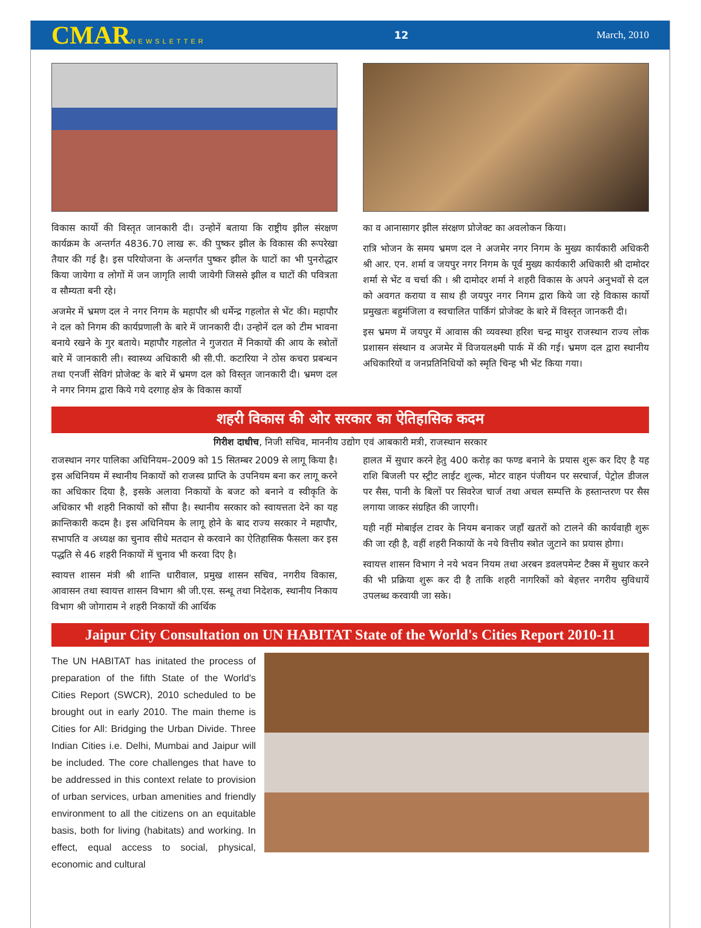CMARNEWSLETTER
12 March, 2010
विकास कार्यो की विस्तृत जानकारी दी। उन्होनें बताया कि राष्ट्रीय झील संरक्षण कार्यक्रम के अन्तर्गत 4836.70 लाख रू. की पुष्कर झील के विकास की रूपरेखा तैयार की गई है। इस परियोजना के अन्तर्गत पुष्कर झील के घाटों का भी पुनरोद्धार किया जायेगा व लोगों में जन जागृति लायी जायेगी जिससे झील व घाटों की पवित्रता व सौम्यता बनी रहे।
अजमेर में भ्रमण दल ने नगर निगम के महापौर श्री धर्मेन्द्र गहलोत से भेंट की। महापौर ने दल को निगम की कार्यप्रणाली के बारे में जानकारी दी। उन्होनें दल को टीम भावना बनाये रखने के गुर बताये। महापौर गहलोत ने गुजरात में निकायों की आय के स्त्रोतों बारे में जानकारी ली। स्वास्थ्य अधिकारी श्री सी.पी. कटारिया ने ठोस कचरा प्रबन्धन तथा एनर्जी सेविगं प्रोजेक्ट के बारे में भ्रमण दल को विस्तृत जानकारी दी। भ्रमण दल ने नगर निगम द्वारा किये गये दरगाह क्षेत्र के विकास कार्यो
का व आनासागर झील संरक्षण प्रोजेक्ट का अवलोकन किया।
रात्रि भोजन के समय भ्रमण दल ने अजमेर नगर निगम के मुख्य कार्यकारी अधिकरी श्री आर. एन. शर्मा व जयपुर नगर निगम के पूर्व मुख्य कार्यकारी अधिकारी श्री दामोदर शर्मा से भेंट व चर्चा की । श्री दामोदर शर्मा ने शहरी विकास के अपने अनुभवों से दल को अवगत कराया व साथ ही जयपुर नगर निगम द्वारा किये जा रहे विकास कार्यो प्रमुखतः बहुमंजिला व स्वचालित पार्किगं प्रोजेक्ट के बारे में विस्तृत जानकरी दी।
इस भ्रमण में जयपुर में आवास की व्यवस्था हरिश चन्द्र माथुर राजस्थान राज्य लोक प्रशासन संस्थान व अजमेर में विजयलक्ष्मी पार्क में की गई। भ्रमण दल द्वारा स्थानीय अधिकारियों व जनप्रतिनिधियों को स्मृति चिन्ह भी भेंट किया गया।
शहरी विकास की ओर सरकार का ऐतिहासिक कदम
गिरीश दाधीच, निजी सचिव, माननीय उद्योग एवं आबकारी मत्री, राजस्थान सरकार
राजस्थान नगर पालिका अधिनियम–2009 को 15 सितम्बर 2009 से लागू किया है। इस अधिनियम में स्थानीय निकायों को राजस्व प्राप्ति के उपनियम बना कर लागू करने का अधिकार दिया है, इसके अलावा निकायों के बजट को बनाने व स्वीकृति के अधिकार भी शहरी निकायों को सौंपा है। स्थानीय सरकार को स्वायत्तता देने का यह क्रान्तिकारी कदम है। इस अधिनियम के लागू होने के बाद राज्य सरकार ने महापौर, सभापति व अध्यक्ष का चुनाव सीधे मतदान से करवाने का ऐतिहासिक फैसला कर इस पद्धति से 46 शहरी निकायों में चुनाव भी करवा दिए है।
स्वायत्त शासन मंत्री श्री शान्ति धारीवाल, प्रमुख शासन सचिव, नगरीय विकास, आवासन तथा स्वायत्त शासन विभाग श्री जी.एस. सन्धू तथा निदेशक, स्थानीय निकाय विभाग श्री जोगाराम ने शहरी निकायों की आर्थिक
हालत में सुधार करने हेतु 400 करोड़ का फण्ड बनाने के प्रयास शुरू कर दिए है यह राशि बिजली पर स्ट्रीट लाईट शुल्क, मोटर वाहन पंजीयन पर सरचार्ज, पेट्रोल डीजल पर सैस, पानी के बिलों पर सिवरेज चार्ज तथा अचल सम्पत्ति के हस्तान्तरण पर सैस लगाया जाकर संग्रहित की जाएगी।
यही नहीं मोबाईल टावर के नियम बनाकर जहाँ खतरों को टालने की कार्यवाही शुरू की जा रही है, वहीं शहरी निकायों के नये वित्तीय स्त्रोत जुटाने का प्रयास होगा।
स्वायत्त शासन विभाग ने नये भवन नियम तथा अरबन डवलपमेन्ट टैक्स में सुधार करने की भी प्रक्रिया शुरू कर दी है ताकि शहरी नागरिकों को बेहत्तर नगरीय सुविधायें उपलब्ध करवायी जा सके।
Jaipur City Consultation on UN HABITAT State of the World's Cities Report 2010-11
The UN HABITAT has initated the process of preparation of the fifth State of the World's Cities Report (SWCR), 2010 scheduled to be brought out in early 2010. The main theme is Cities for All: Bridging the Urban Divide. Three Indian Cities i.e. Delhi, Mumbai and Jaipur will be included. The core challenges that have to be addressed in this context relate to provision of urban services, urban amenities and friendly environment to all the citizens on an equitable basis, both for living (habitats) and working. In effect, equal access to social, physical, economic and cultural